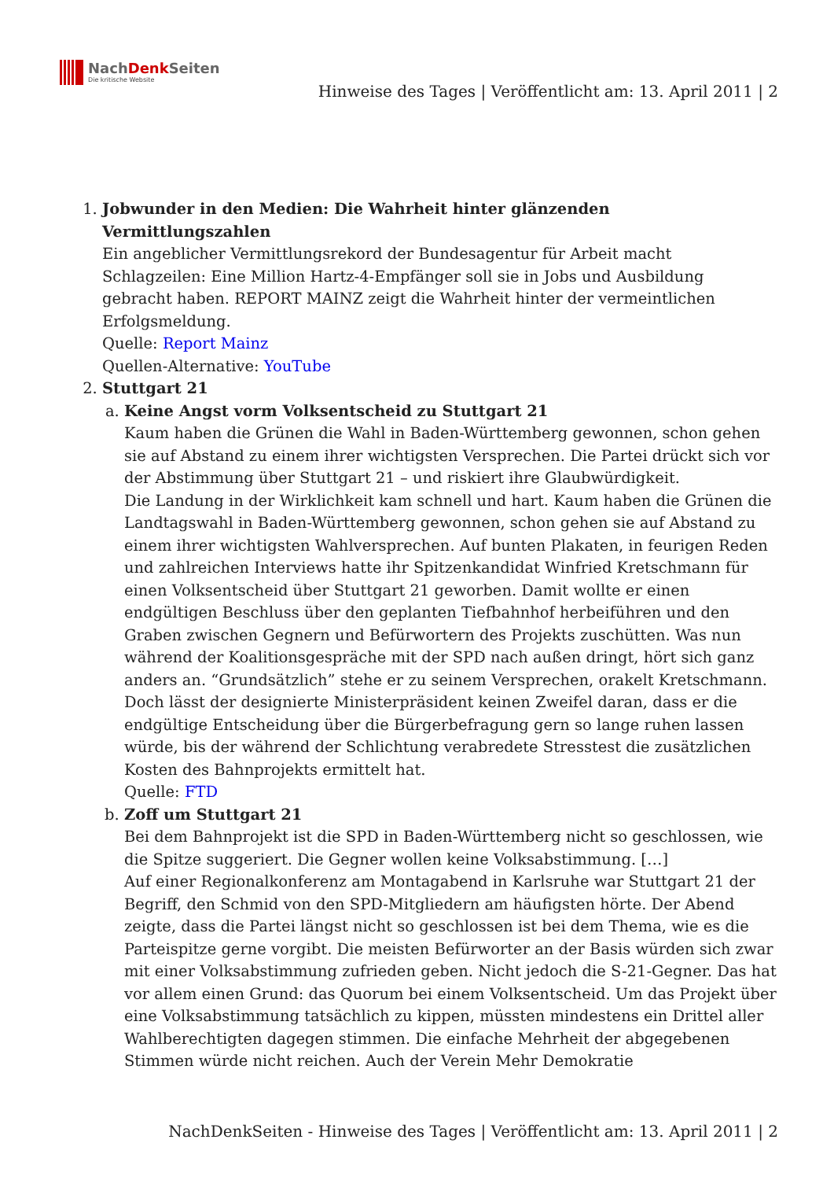NachDenk Seiten
Die kritische Website
Hinweise des Tages | Veröffentlicht am: 13. April 2011 | 2
1. Jobwunder in den Medien: Die Wahrheit hinter glänzenden Vermittlungszahlen
Ein angeblicher Vermittlungsrekord der Bundesagentur für Arbeit macht Schlagzeilen: Eine Million Hartz-4-Empfänger soll sie in Jobs und Ausbildung gebracht haben. REPORT MAINZ zeigt die Wahrheit hinter der vermeintlichen Erfolgsmeldung.
Quelle: Report Mainz
Quellen-Alternative: YouTube
2. Stuttgart 21
a. Keine Angst vorm Volksentscheid zu Stuttgart 21
Kaum haben die Grünen die Wahl in Baden-Württemberg gewonnen, schon gehen sie auf Abstand zu einem ihrer wichtigsten Versprechen. Die Partei drückt sich vor der Abstimmung über Stuttgart 21 – und riskiert ihre Glaubwürdigkeit.
Die Landung in der Wirklichkeit kam schnell und hart. Kaum haben die Grünen die Landtagswahl in Baden-Württemberg gewonnen, schon gehen sie auf Abstand zu einem ihrer wichtigsten Wahlversprechen. Auf bunten Plakaten, in feurigen Reden und zahlreichen Interviews hatte ihr Spitzenkandidat Winfried Kretschmann für einen Volksentscheid über Stuttgart 21 geworben. Damit wollte er einen endgültigen Beschluss über den geplanten Tiefbahnhof herbeiführen und den Graben zwischen Gegnern und Befürwortern des Projekts zuschütten. Was nun während der Koalitionsgespräche mit der SPD nach außen dringt, hört sich ganz anders an. “Grundsätzlich” stehe er zu seinem Versprechen, orakelt Kretschmann. Doch lässt der designierte Ministerpräsident keinen Zweifel daran, dass er die endgültige Entscheidung über die Bürgerbefragung gern so lange ruhen lassen würde, bis der während der Schlichtung verabredete Stresstest die zusätzlichen Kosten des Bahnprojekts ermittelt hat.
Quelle: FTD
b. Zoff um Stuttgart 21
Bei dem Bahnprojekt ist die SPD in Baden-Württemberg nicht so geschlossen, wie die Spitze suggeriert. Die Gegner wollen keine Volksabstimmung. […]
Auf einer Regionalkonferenz am Montagabend in Karlsruhe war Stuttgart 21 der Begriff, den Schmid von den SPD-Mitgliedern am häufigsten hörte. Der Abend zeigte, dass die Partei längst nicht so geschlossen ist bei dem Thema, wie es die Parteispitze gerne vorgibt. Die meisten Befürworter an der Basis würden sich zwar mit einer Volksabstimmung zufrieden geben. Nicht jedoch die S-21-Gegner. Das hat vor allem einen Grund: das Quorum bei einem Volksentscheid. Um das Projekt über eine Volksabstimmung tatsächlich zu kippen, müssten mindestens ein Drittel aller Wahlberechtigten dagegen stimmen. Die einfache Mehrheit der abgegebenen Stimmen würde nicht reichen. Auch der Verein Mehr Demokratie
NachDenkSeiten - Hinweise des Tages | Veröffentlicht am: 13. April 2011 | 2